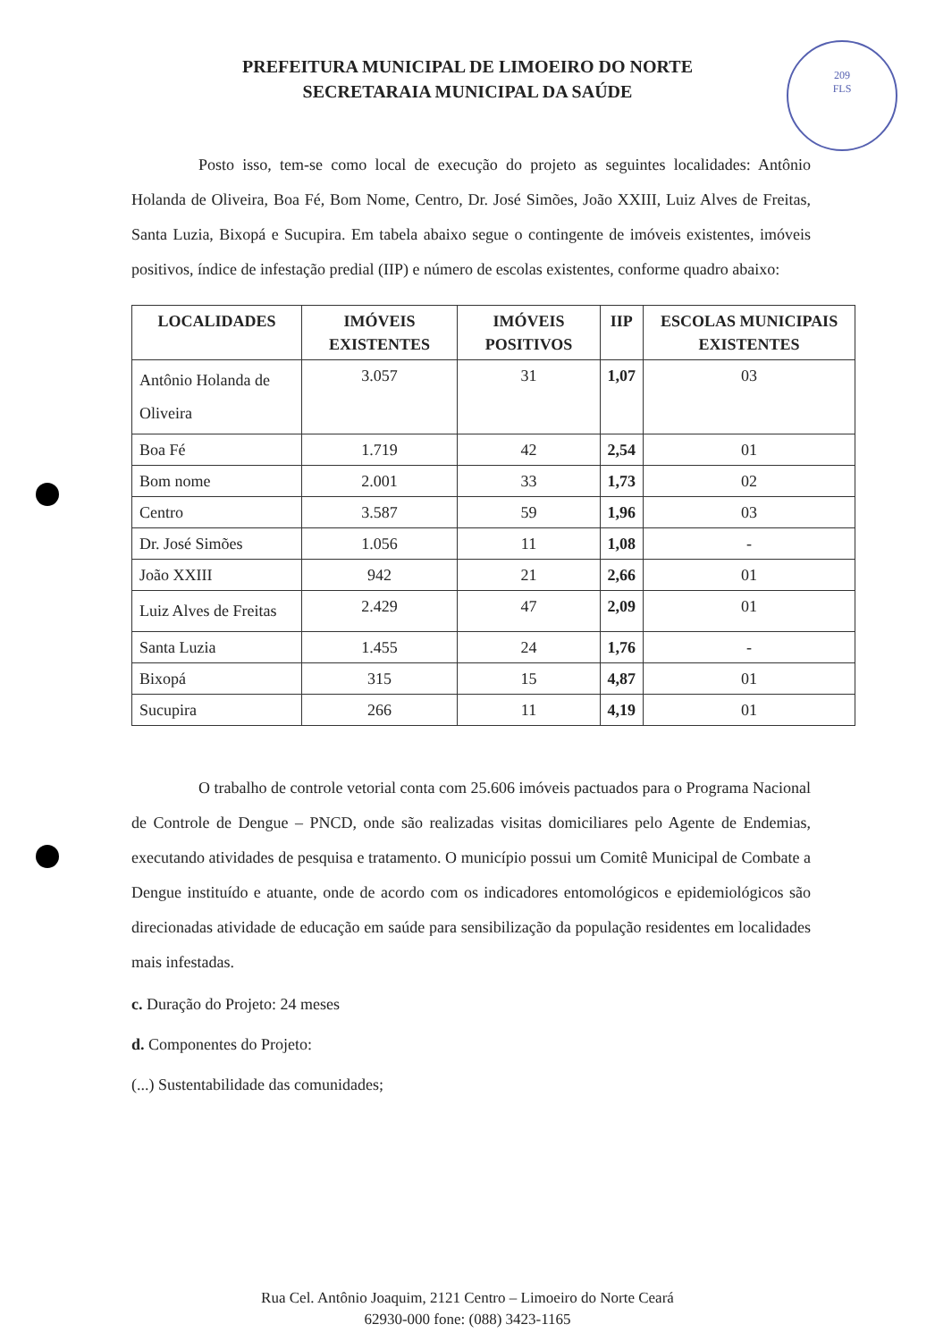PREFEITURA MUNICIPAL DE LIMOEIRO DO NORTE
SECRETARAIA MUNICIPAL DA SAÚDE
209
FLS
Posto isso, tem-se como local de execução do projeto as seguintes localidades: Antônio Holanda de Oliveira, Boa Fé, Bom Nome, Centro, Dr. José Simões, João XXIII, Luiz Alves de Freitas, Santa Luzia, Bixopá e Sucupira. Em tabela abaixo segue o contingente de imóveis existentes, imóveis positivos, índice de infestação predial (IIP) e número de escolas existentes, conforme quadro abaixo:
| LOCALIDADES | IMÓVEIS EXISTENTES | IMÓVEIS POSITIVOS | IIP | ESCOLAS MUNICIPAIS EXISTENTES |
| --- | --- | --- | --- | --- |
| Antônio Holanda de Oliveira | 3.057 | 31 | 1,07 | 03 |
| Boa Fé | 1.719 | 42 | 2,54 | 01 |
| Bom nome | 2.001 | 33 | 1,73 | 02 |
| Centro | 3.587 | 59 | 1,96 | 03 |
| Dr. José Simões | 1.056 | 11 | 1,08 | - |
| João XXIII | 942 | 21 | 2,66 | 01 |
| Luiz Alves de Freitas | 2.429 | 47 | 2,09 | 01 |
| Santa Luzia | 1.455 | 24 | 1,76 | - |
| Bixopá | 315 | 15 | 4,87 | 01 |
| Sucupira | 266 | 11 | 4,19 | 01 |
O trabalho de controle vetorial conta com 25.606 imóveis pactuados para o Programa Nacional de Controle de Dengue – PNCD, onde são realizadas visitas domiciliares pelo Agente de Endemias, executando atividades de pesquisa e tratamento. O município possui um Comitê Municipal de Combate a Dengue instituído e atuante, onde de acordo com os indicadores entomológicos e epidemiológicos são direcionadas atividade de educação em saúde para sensibilização da população residentes em localidades mais infestadas.
c. Duração do Projeto: 24 meses
d. Componentes do Projeto:
(...) Sustentabilidade das comunidades;
Rua Cel. Antônio Joaquim, 2121 Centro – Limoeiro do Norte Ceará
62930-000 fone: (088) 3423-1165